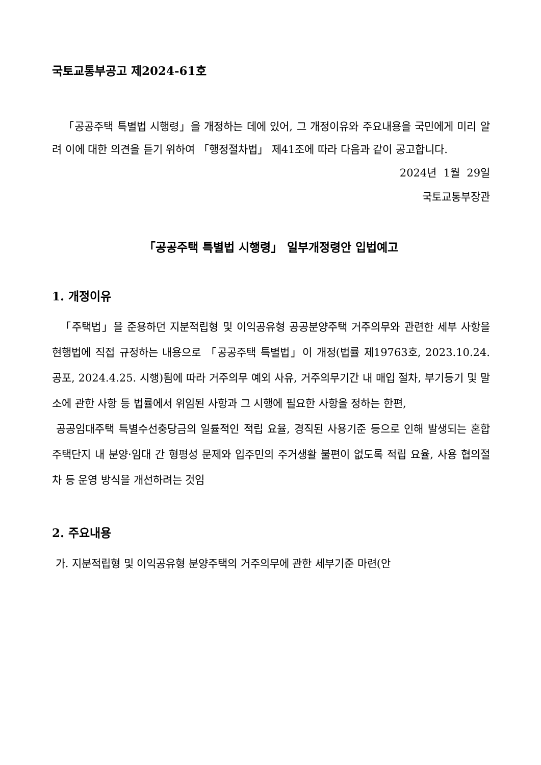국토교통부공고 제2024-61호
「공공주택 특별법 시행령」을 개정하는 데에 있어, 그 개정이유와 주요내용을 국민에게 미리 알려 이에 대한 의견을 듣기 위하여 「행정절차법」 제41조에 따라 다음과 같이 공고합니다.
2024년 1월 29일
국토교통부장관
「공공주택 특별법 시행령」 일부개정령안 입법예고
1. 개정이유
「주택법」을 준용하던 지분적립형 및 이익공유형 공공분양주택 거주의무와 관련한 세부 사항을 현행법에 직접 규정하는 내용으로 「공공주택 특별법」이 개정(법률 제19763호, 2023.10.24. 공포, 2024.4.25. 시행)됨에 따라 거주의무 예외 사유, 거주의무기간 내 매입 절차, 부기등기 및 말소에 관한 사항 등 법률에서 위임된 사항과 그 시행에 필요한 사항을 정하는 한편,
공공임대주택 특별수선충당금의 일률적인 적립 요율, 경직된 사용기준 등으로 인해 발생되는 혼합주택단지 내 분양·임대 간 형평성 문제와 입주민의 주거생활 불편이 없도록 적립 요율, 사용 협의절차 등 운영 방식을 개선하려는 것임
2. 주요내용
가. 지분적립형 및 이익공유형 분양주택의 거주의무에 관한 세부기준 마련(안